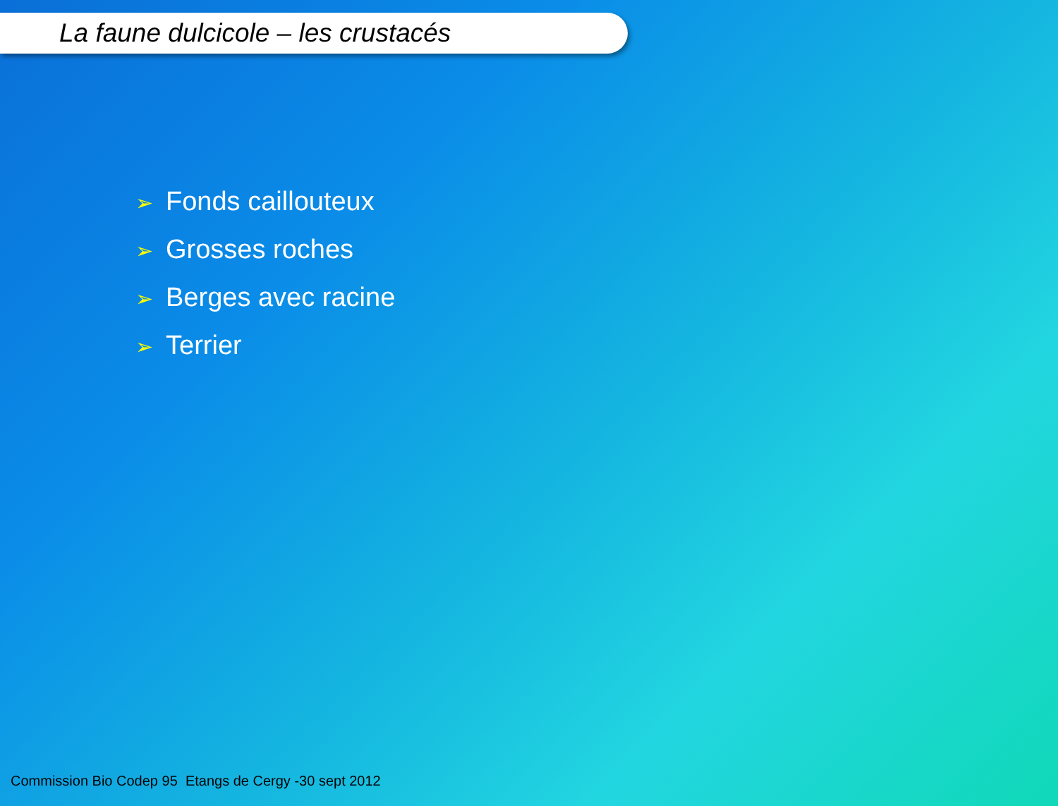La faune dulcicole – les crustacés
➢ Fonds caillouteux
➢ Grosses roches
➢ Berges avec racine
➢ Terrier
Commission Bio Codep 95 Etangs de Cergy -30 sept 2012